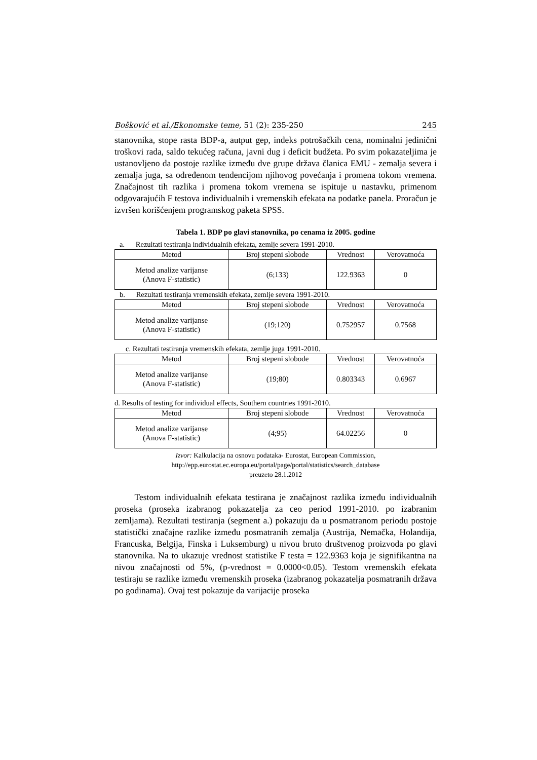Bošković et al./Ekonomske teme, 51 (2): 235-250 245
stanovnika, stope rasta BDP-a, autput gep, indeks potrošačkih cena, nominalni jedinični troškovi rada, saldo tekućeg računa, javni dug i deficit budžeta. Po svim pokazateljima je ustanovljeno da postoje razlike između dve grupe država članica EMU - zemalja severa i zemalja juga, sa određenom tendencijom njihovog povećanja i promena tokom vremena. Značajnost tih razlika i promena tokom vremena se ispituje u nastavku, primenom odgovarajućih F testova individualnih i vremenskih efekata na podatke panela. Proračun je izvršen korišćenjem programskog paketa SPSS.
Tabela 1. BDP po glavi stanovnika, po cenama iz 2005. godine
a. Rezultati testiranja individualnih efekata, zemlje severa 1991-2010.
| Metod | Broj stepeni slobode | Vrednost | Verovatnoća |
| --- | --- | --- | --- |
| Metod analize varijanse (Anova F-statistic) | (6;133) | 122.9363 | 0 |
b. Rezultati testiranja vremenskih efekata, zemlje severa 1991-2010.
| Metod | Broj stepeni slobode | Vrednost | Verovatnoća |
| --- | --- | --- | --- |
| Metod analize varijanse (Anova F-statistic) | (19;120) | 0.752957 | 0.7568 |
c. Rezultati testiranja vremenskih efekata, zemlje juga 1991-2010.
| Metod | Broj stepeni slobode | Vrednost | Verovatnoća |
| --- | --- | --- | --- |
| Metod analize varijanse (Anova F-statistic) | (19;80) | 0.803343 | 0.6967 |
d. Results of testing for individual effects, Southern countries 1991-2010.
| Metod | Broj stepeni slobode | Vrednost | Verovatnoća |
| --- | --- | --- | --- |
| Metod analize varijanse (Anova F-statistic) | (4;95) | 64.02256 | 0 |
Izvor: Kalkulacija na osnovu podataka- Eurostat, European Commission,
http://epp.eurostat.ec.europa.eu/portal/page/portal/statistics/search_database
preuzeto 28.1.2012
Testom individualnih efekata testirana je značajnost razlika između individualnih proseka (proseka izabranog pokazatelja za ceo period 1991-2010. po izabranim zemljama). Rezultati testiranja (segment a.) pokazuju da u posmatranom periodu postoje statistički značajne razlike između posmatranih zemalja (Austrija, Nemačka, Holandija, Francuska, Belgija, Finska i Luksemburg) u nivou bruto društvenog proizvoda po glavi stanovnika. Na to ukazuje vrednost statistike F testa = 122.9363 koja je signifikantna na nivou značajnosti od 5%, (p-vrednost = 0.0000<0.05). Testom vremenskih efekata testiraju se razlike između vremenskih proseka (izabranog pokazatelja posmatranih država po godinama). Ovaj test pokazuje da varijacije proseka